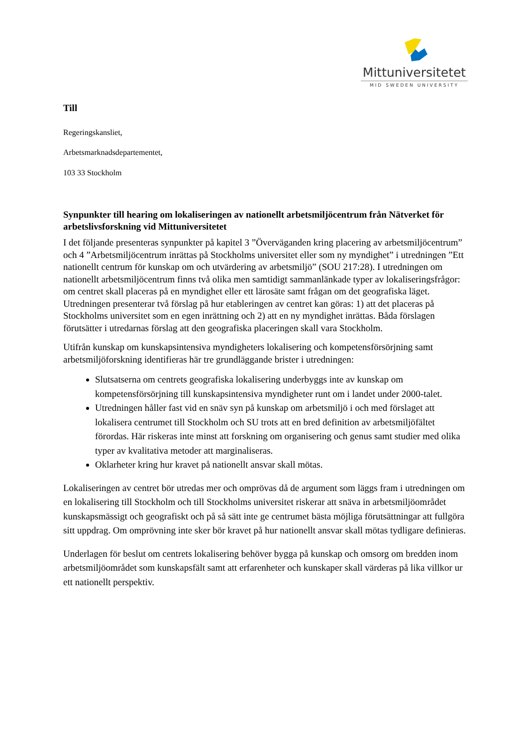Mittuniversitetet
MID SWEDEN UNIVERSITY
Till
Regeringskansliet,
Arbetsmarknadsdepartementet,
103 33 Stockholm
Synpunkter till hearing om lokaliseringen av nationellt arbetsmiljöcentrum från Nätverket för arbetslivsforskning vid Mittuniversitetet
I det följande presenteras synpunkter på kapitel 3 ”Överväganden kring placering av arbetsmiljöcentrum” och 4 ”Arbetsmiljöcentrum inrättas på Stockholms universitet eller som ny myndighet” i utredningen ”Ett nationellt centrum för kunskap om och utvärdering av arbetsmiljö” (SOU 217:28). I utredningen om nationellt arbetsmiljöcentrum finns två olika men samtidigt sammanlänkade typer av lokaliseringsfrågor: om centret skall placeras på en myndighet eller ett lärosäte samt frågan om det geografiska läget. Utredningen presenterar två förslag på hur etableringen av centret kan göras: 1) att det placeras på Stockholms universitet som en egen inrättning och 2) att en ny myndighet inrättas. Båda förslagen förutsätter i utredarnas förslag att den geografiska placeringen skall vara Stockholm.
Utifrån kunskap om kunskapsintensiva myndigheters lokalisering och kompetensförsörjning samt arbetsmiljöforskning identifieras här tre grundläggande brister i utredningen:
Slutsatserna om centrets geografiska lokalisering underbyggs inte av kunskap om kompetensförsörjning till kunskapsintensiva myndigheter runt om i landet under 2000-talet.
Utredningen håller fast vid en snäv syn på kunskap om arbetsmiljö i och med förslaget att lokalisera centrumet till Stockholm och SU trots att en bred definition av arbetsmiljöfältet förordas. Här riskeras inte minst att forskning om organisering och genus samt studier med olika typer av kvalitativa metoder att marginaliseras.
Oklarheter kring hur kravet på nationellt ansvar skall mötas.
Lokaliseringen av centret bör utredas mer och omprövas då de argument som läggs fram i utredningen om en lokalisering till Stockholm och till Stockholms universitet riskerar att snäva in arbetsmiljöområdet kunskapsmässigt och geografiskt och på så sätt inte ge centrumet bästa möjliga förutsättningar att fullgöra sitt uppdrag. Om omprövning inte sker bör kravet på hur nationellt ansvar skall mötas tydligare definieras.
Underlagen för beslut om centrets lokalisering behöver bygga på kunskap och omsorg om bredden inom arbetsmiljöområdet som kunskapsfält samt att erfarenheter och kunskaper skall värderas på lika villkor ur ett nationellt perspektiv.